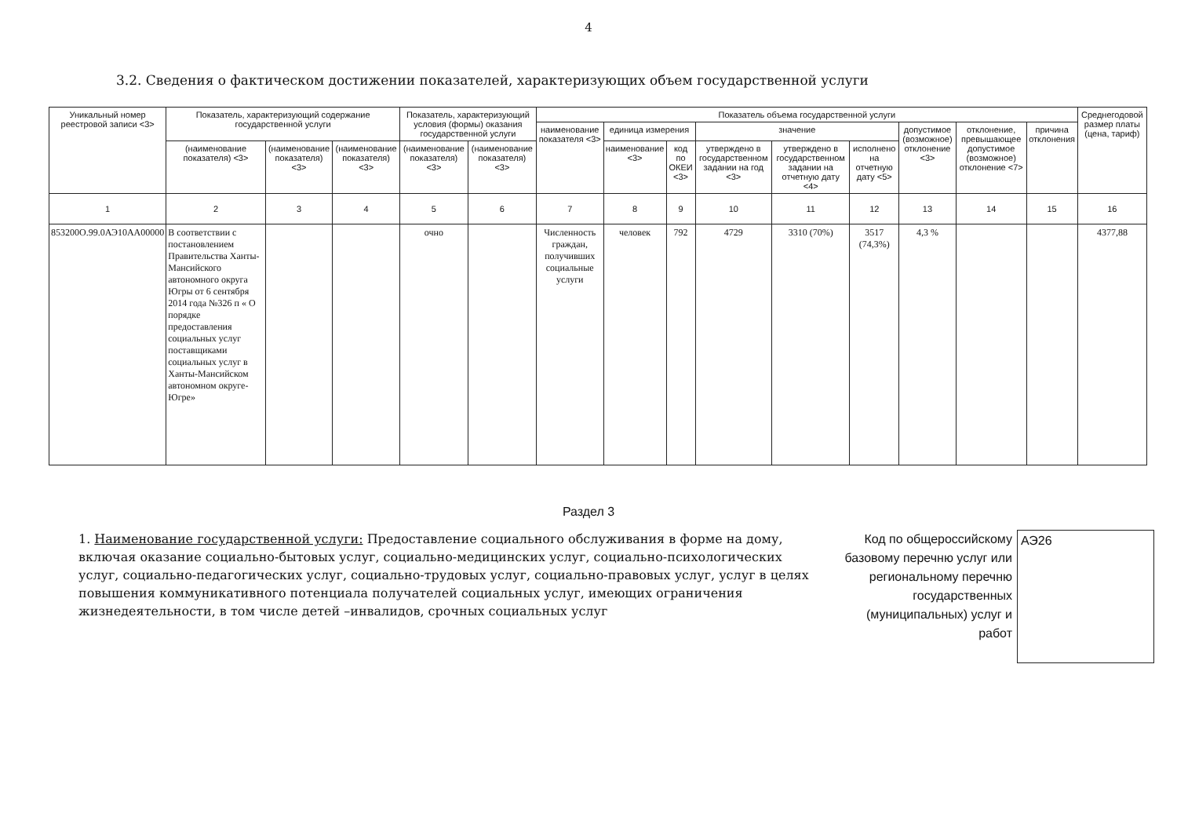4
3.2. Сведения о фактическом достижении показателей, характеризующих объем государственной услуги
| Уникальный номер реестровой записи <3> | Показатель, характеризующий содержание государственной услуги | | | Показатель, характеризующий условия (формы) оказания государственной услуги | | Показатель объема государственной услуги | | | | | | | | | Среднегодовой размер платы (цена, тариф) |
| --- | --- | --- | --- | --- | --- | --- | --- | --- | --- | --- | --- | --- | --- | --- | --- |
| | | | | | | наименование показателя <3> | единица измерения | | значение | | | допустимое (возможное) отклонение <3> | отклонение, превышающее допустимое (возможное) отклонение <7> | причина отклонения | |
| | (наименование показателя) <3> | (наименование показателя) <3> | (наименование показателя) <3> | (наименование показателя) <3> | (наименование показателя) <3> | | наименование <3> | код по ОКЕИ <3> | утверждено в государственном задании на год <3> | утверждено в государственном задании на отчетную дату <4> | исполнено на отчетную дату <5> | | | | |
| 1 | 2 | 3 | 4 | 5 | 6 | 7 | 8 | 9 | 10 | 11 | 12 | 13 | 14 | 15 | 16 |
| 853200О.99.0АЭ10АА00000 | В соответствии с постановлением Правительства Ханты-Мансийского автономного округа Югры от 6 сентября 2014 года №326 п « О порядке предоставления социальных услуг поставщиками социальных услуг в Ханты-Мансийском автономном округе-Югре» | | | очно | | Численность граждан, получивших социальные услуги | человек | 792 | 4729 | 3310 (70%) | 3517 (74,3%) | 4,3 % | | | 4377,88 |
Раздел 3
1. Наименование государственной услуги: Предоставление социального обслуживания в форме на дому, включая оказание социально-бытовых услуг, социально-медицинских услуг, социально-психологических услуг, социально-педагогических услуг, социально-трудовых услуг, социально-правовых услуг, услуг в целях повышения коммуникативного потенциала получателей социальных услуг, имеющих ограничения жизнедеятельности, в том числе детей –инвалидов, срочных социальных услуг
Код по общероссийскому базовому перечню услуг или региональному перечню государственных (муниципальных) услуг и работ
АЭ26